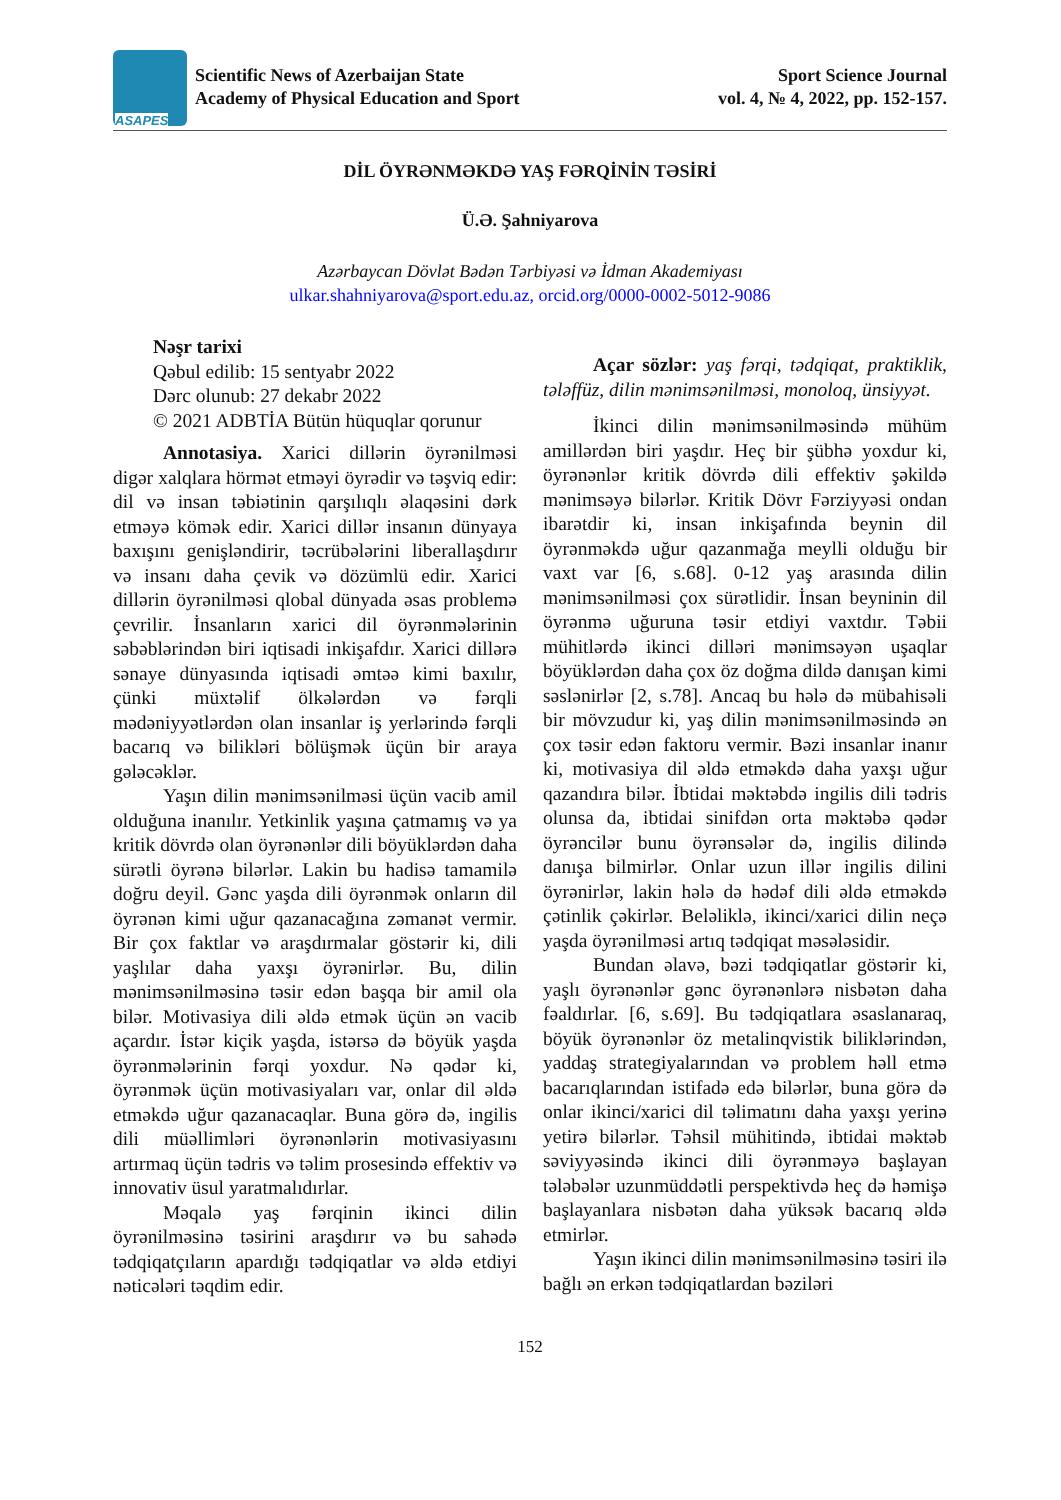ASAPES
Scientific News of Azerbaijan State
Academy of Physical Education and Sport
Sport Science Journal
vol. 4, № 4, 2022, pp. 152-157.
DİL ÖYRƏNMƏKDƏ YAŞ FƏRQİNİN TƏSİRİ
Ü.Ə. Şahniyarova
Azərbaycan Dövlət Bədən Tərbiyəsi və İdman Akademiyası
ulkar.shahniyarova@sport.edu.az, orcid.org/0000-0002-5012-9086
Nəşr tarixi
Qəbul edilib: 15 sentyabr 2022
Dərc olunub: 27 dekabr 2022
© 2021 ADBTİA Bütün hüquqlar qorunur
Annotasiya. Xarici dillərin öyrənilməsi digər xalqlara hörmət etməyi öyrədir və təşviq edir: dil və insan təbiətinin qarşılıqlı əlaqəsini dərk etməyə kömək edir. Xarici dillər insanın dünyaya baxışını genişləndirir, təcrübələrini liberallaşdırır və insanı daha çevik və dözümlü edir. Xarici dillərin öyrənilməsi qlobal dünyada əsas problemə çevrilir. İnsanların xarici dil öyrənmələrinin səbəblərindən biri iqtisadi inkişafdır. Xarici dillərə sənaye dünyasında iqtisadi əmtəə kimi baxılır, çünki müxtəlif ölkələrdən və fərqli mədəniyyətlərdən olan insanlar iş yerlərində fərqli bacarıq və bilikləri bölüşmək üçün bir araya gələcəklər.
Yaşın dilin mənimsənilməsi üçün vacib amil olduğuna inanılır. Yetkinlik yaşına çatmamış və ya kritik dövrdə olan öyrənənlər dili böyüklərdən daha sürətli öyrənə bilərlər. Lakin bu hadisə tamamilə doğru deyil. Gənc yaşda dili öyrənmək onların dil öyrənən kimi uğur qazanacağına zəmanət vermir. Bir çox faktlar və araşdırmalar göstərir ki, dili yaşlılar daha yaxşı öyrənirlər. Bu, dilin mənimsənilməsinə təsir edən başqa bir amil ola bilər. Motivasiya dili əldə etmək üçün ən vacib açardır. İstər kiçik yaşda, istərsə də böyük yaşda öyrənmələrinin fərqi yoxdur. Nə qədər ki, öyrənmək üçün motivasiyaları var, onlar dil əldə etməkdə uğur qazanacaqlar. Buna görə də, ingilis dili müəllimləri öyrənənlərin motivasiyasını artırmaq üçün tədris və təlim prosesində effektiv və innovativ üsul yaratmalıdırlar.
Məqalə yaş fərqinin ikinci dilin öyrənilməsinə təsirini araşdırır və bu sahədə tədqiqatçıların apardığı tədqiqatlar və əldə etdiyi nəticələri təqdim edir.
Açar sözlər: yaş fərqi, tədqiqat, praktiklik, tələffüz, dilin mənimsənilməsi, monoloq, ünsiyyət.
İkinci dilin mənimsənilməsində mühüm amillərdən biri yaşdır. Heç bir şübhə yoxdur ki, öyrənənlər kritik dövrdə dili effektiv şəkildə mənimsəyə bilərlər. Kritik Dövr Fərziyyəsi ondan ibarətdir ki, insan inkişafında beynin dil öyrənməkdə uğur qazanmağa meylli olduğu bir vaxt var [6, s.68]. 0-12 yaş arasında dilin mənimsənilməsi çox sürətlidir. İnsan beyninin dil öyrənmə uğuruna təsir etdiyi vaxtdır. Təbii mühitlərdə ikinci dilləri mənimsəyən uşaqlar böyüklərdən daha çox öz doğma dildə danışan kimi səslənirlər [2, s.78]. Ancaq bu hələ də mübahisəli bir mövzudur ki, yaş dilin mənimsənilməsində ən çox təsir edən faktoru vermir. Bəzi insanlar inanır ki, motivasiya dil əldə etməkdə daha yaxşı uğur qazandıra bilər. İbtidai məktəbdə ingilis dili tədris olunsa da, ibtidai sinifdən orta məktəbə qədər öyrəncilər bunu öyrənsələr də, ingilis dilində danışa bilmirlər. Onlar uzun illər ingilis dilini öyrənirlər, lakin hələ də hədəf dili əldə etməkdə çətinlik çəkirlər. Beləliklə, ikinci/xarici dilin neçə yaşda öyrənilməsi artıq tədqiqat məsələsidir.
Bundan əlavə, bəzi tədqiqatlar göstərir ki, yaşlı öyrənənlər gənc öyrənənlərə nisbətən daha fəaldırlar. [6, s.69]. Bu tədqiqatlara əsaslanaraq, böyük öyrənənlər öz metalinqvistik biliklərindən, yaddaş strategiyalarından və problem həll etmə bacarıqlarından istifadə edə bilərlər, buna görə də onlar ikinci/xarici dil təlimatını daha yaxşı yerinə yetirə bilərlər. Təhsil mühitində, ibtidai məktəb səviyyəsində ikinci dili öyrənməyə başlayan tələbələr uzunmüddətli perspektivdə heç də həmişə başlayanlara nisbətən daha yüksək bacarıq əldə etmirlər.
Yaşın ikinci dilin mənimsənilməsinə təsiri ilə bağlı ən erkən tədqiqatlardan bəziləri
152